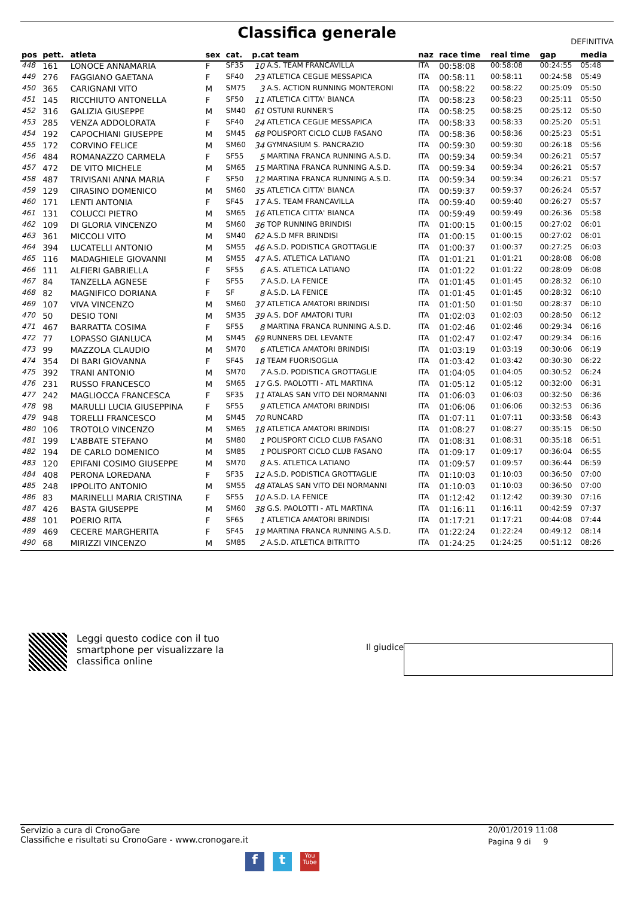Classifica generale DEFINITIVA
| pos | pett. | atleta | sex | cat. | p.cat team | | naz | race time | real time | gap | media |
| --- | --- | --- | --- | --- | --- | --- | --- | --- | --- | --- | --- |
| 448 | 161 | LONOCE ANNAMARIA | F | SF35 | 10 | A.S. TEAM FRANCAVILLA | ITA | 00:58:08 | 00:58:08 | 00:24:55 | 05:48 |
| 449 | 276 | FAGGIANO GAETANA | F | SF40 | 23 | ATLETICA CEGLIE MESSAPICA | ITA | 00:58:11 | 00:58:11 | 00:24:58 | 05:49 |
| 450 | 365 | CARIGNANI VITO | M | SM75 | 3 | A.S. ACTION RUNNING MONTERONI | ITA | 00:58:22 | 00:58:22 | 00:25:09 | 05:50 |
| 451 | 145 | RICCHIUTO ANTONELLA | F | SF50 | 11 | ATLETICA CITTA' BIANCA | ITA | 00:58:23 | 00:58:23 | 00:25:11 | 05:50 |
| 452 | 316 | GALIZIA GIUSEPPE | M | SM40 | 61 | OSTUNI RUNNER'S | ITA | 00:58:25 | 00:58:25 | 00:25:12 | 05:50 |
| 453 | 285 | VENZA ADDOLORATA | F | SF40 | 24 | ATLETICA CEGLIE MESSAPICA | ITA | 00:58:33 | 00:58:33 | 00:25:20 | 05:51 |
| 454 | 192 | CAPOCHIANI GIUSEPPE | M | SM45 | 68 | POLISPORT CICLO CLUB FASANO | ITA | 00:58:36 | 00:58:36 | 00:25:23 | 05:51 |
| 455 | 172 | CORVINO FELICE | M | SM60 | 34 | GYMNASIUM S. PANCRAZIO | ITA | 00:59:30 | 00:59:30 | 00:26:18 | 05:56 |
| 456 | 484 | ROMANAZZO CARMELA | F | SF55 | 5 | MARTINA FRANCA RUNNING A.S.D. | ITA | 00:59:34 | 00:59:34 | 00:26:21 | 05:57 |
| 457 | 472 | DE VITO MICHELE | M | SM65 | 15 | MARTINA FRANCA RUNNING A.S.D. | ITA | 00:59:34 | 00:59:34 | 00:26:21 | 05:57 |
| 458 | 487 | TRIVISANI ANNA MARIA | F | SF50 | 12 | MARTINA FRANCA RUNNING A.S.D. | ITA | 00:59:34 | 00:59:34 | 00:26:21 | 05:57 |
| 459 | 129 | CIRASINO DOMENICO | M | SM60 | 35 | ATLETICA CITTA' BIANCA | ITA | 00:59:37 | 00:59:37 | 00:26:24 | 05:57 |
| 460 | 171 | LENTI ANTONIA | F | SF45 | 17 | A.S. TEAM FRANCAVILLA | ITA | 00:59:40 | 00:59:40 | 00:26:27 | 05:57 |
| 461 | 131 | COLUCCI PIETRO | M | SM65 | 16 | ATLETICA CITTA' BIANCA | ITA | 00:59:49 | 00:59:49 | 00:26:36 | 05:58 |
| 462 | 109 | DI GLORIA VINCENZO | M | SM60 | 36 | TOP RUNNING BRINDISI | ITA | 01:00:15 | 01:00:15 | 00:27:02 | 06:01 |
| 463 | 361 | MICCOLI VITO | M | SM40 | 62 | A.S.D MFR BRINDISI | ITA | 01:00:15 | 01:00:15 | 00:27:02 | 06:01 |
| 464 | 394 | LUCATELLI ANTONIO | M | SM55 | 46 | A.S.D. PODISTICA GROTTAGLIE | ITA | 01:00:37 | 01:00:37 | 00:27:25 | 06:03 |
| 465 | 116 | MADAGHIELE GIOVANNI | M | SM55 | 47 | A.S. ATLETICA LATIANO | ITA | 01:01:21 | 01:01:21 | 00:28:08 | 06:08 |
| 466 | 111 | ALFIERI GABRIELLA | F | SF55 | 6 | A.S. ATLETICA LATIANO | ITA | 01:01:22 | 01:01:22 | 00:28:09 | 06:08 |
| 467 | 84 | TANZELLA AGNESE | F | SF55 | 7 | A.S.D. LA FENICE | ITA | 01:01:45 | 01:01:45 | 00:28:32 | 06:10 |
| 468 | 82 | MAGNIFICO DORIANA | F | SF | 8 | A.S.D. LA FENICE | ITA | 01:01:45 | 01:01:45 | 00:28:32 | 06:10 |
| 469 | 107 | VIVA VINCENZO | M | SM60 | 37 | ATLETICA AMATORI BRINDISI | ITA | 01:01:50 | 01:01:50 | 00:28:37 | 06:10 |
| 470 | 50 | DESIO TONI | M | SM35 | 39 | A.S. DOF AMATORI TURI | ITA | 01:02:03 | 01:02:03 | 00:28:50 | 06:12 |
| 471 | 467 | BARRATTA COSIMA | F | SF55 | 8 | MARTINA FRANCA RUNNING A.S.D. | ITA | 01:02:46 | 01:02:46 | 00:29:34 | 06:16 |
| 472 | 77 | LOPASSO GIANLUCA | M | SM45 | 69 | RUNNERS DEL LEVANTE | ITA | 01:02:47 | 01:02:47 | 00:29:34 | 06:16 |
| 473 | 99 | MAZZOLA CLAUDIO | M | SM70 | 6 | ATLETICA AMATORI BRINDISI | ITA | 01:03:19 | 01:03:19 | 00:30:06 | 06:19 |
| 474 | 354 | DI BARI GIOVANNA | F | SF45 | 18 | TEAM FUORISOGLIA | ITA | 01:03:42 | 01:03:42 | 00:30:30 | 06:22 |
| 475 | 392 | TRANI ANTONIO | M | SM70 | 7 | A.S.D. PODISTICA GROTTAGLIE | ITA | 01:04:05 | 01:04:05 | 00:30:52 | 06:24 |
| 476 | 231 | RUSSO FRANCESCO | M | SM65 | 17 | G.S. PAOLOTTI - ATL MARTINA | ITA | 01:05:12 | 01:05:12 | 00:32:00 | 06:31 |
| 477 | 242 | MAGLIOCCA FRANCESCA | F | SF35 | 11 | ATALAS SAN VITO DEI NORMANNI | ITA | 01:06:03 | 01:06:03 | 00:32:50 | 06:36 |
| 478 | 98 | MARULLI LUCIA GIUSEPPINA | F | SF55 | 9 | ATLETICA AMATORI BRINDISI | ITA | 01:06:06 | 01:06:06 | 00:32:53 | 06:36 |
| 479 | 948 | TORELLI FRANCESCO | M | SM45 | 70 | RUNCARD | ITA | 01:07:11 | 01:07:11 | 00:33:58 | 06:43 |
| 480 | 106 | TROTOLO VINCENZO | M | SM65 | 18 | ATLETICA AMATORI BRINDISI | ITA | 01:08:27 | 01:08:27 | 00:35:15 | 06:50 |
| 481 | 199 | L'ABBATE STEFANO | M | SM80 | 1 | POLISPORT CICLO CLUB FASANO | ITA | 01:08:31 | 01:08:31 | 00:35:18 | 06:51 |
| 482 | 194 | DE CARLO DOMENICO | M | SM85 | 1 | POLISPORT CICLO CLUB FASANO | ITA | 01:09:17 | 01:09:17 | 00:36:04 | 06:55 |
| 483 | 120 | EPIFANI COSIMO GIUSEPPE | M | SM70 | 8 | A.S. ATLETICA LATIANO | ITA | 01:09:57 | 01:09:57 | 00:36:44 | 06:59 |
| 484 | 408 | PERONA LOREDANA | F | SF35 | 12 | A.S.D. PODISTICA GROTTAGLIE | ITA | 01:10:03 | 01:10:03 | 00:36:50 | 07:00 |
| 485 | 248 | IPPOLITO ANTONIO | M | SM55 | 48 | ATALAS SAN VITO DEI NORMANNI | ITA | 01:10:03 | 01:10:03 | 00:36:50 | 07:00 |
| 486 | 83 | MARINELLI MARIA CRISTINA | F | SF55 | 10 | A.S.D. LA FENICE | ITA | 01:12:42 | 01:12:42 | 00:39:30 | 07:16 |
| 487 | 426 | BASTA GIUSEPPE | M | SM60 | 38 | G.S. PAOLOTTI - ATL MARTINA | ITA | 01:16:11 | 01:16:11 | 00:42:59 | 07:37 |
| 488 | 101 | POERIO RITA | F | SF65 | 1 | ATLETICA AMATORI BRINDISI | ITA | 01:17:21 | 01:17:21 | 00:44:08 | 07:44 |
| 489 | 469 | CECERE MARGHERITA | F | SF45 | 19 | MARTINA FRANCA RUNNING A.S.D. | ITA | 01:22:24 | 01:22:24 | 00:49:12 | 08:14 |
| 490 | 68 | MIRIZZI VINCENZO | M | SM85 | 2 | A.S.D. ATLETICA BITRITTO | ITA | 01:24:25 | 01:24:25 | 00:51:12 | 08:26 |
Leggi questo codice con il tuo smartphone per visualizzare la classifica online
Il giudice
Servizio a cura di CronoGare
Classifiche e risultati su CronoGare - www.cronogare.it
20/01/2019 11:08
Pagina 9 di 9
f t
You Tube